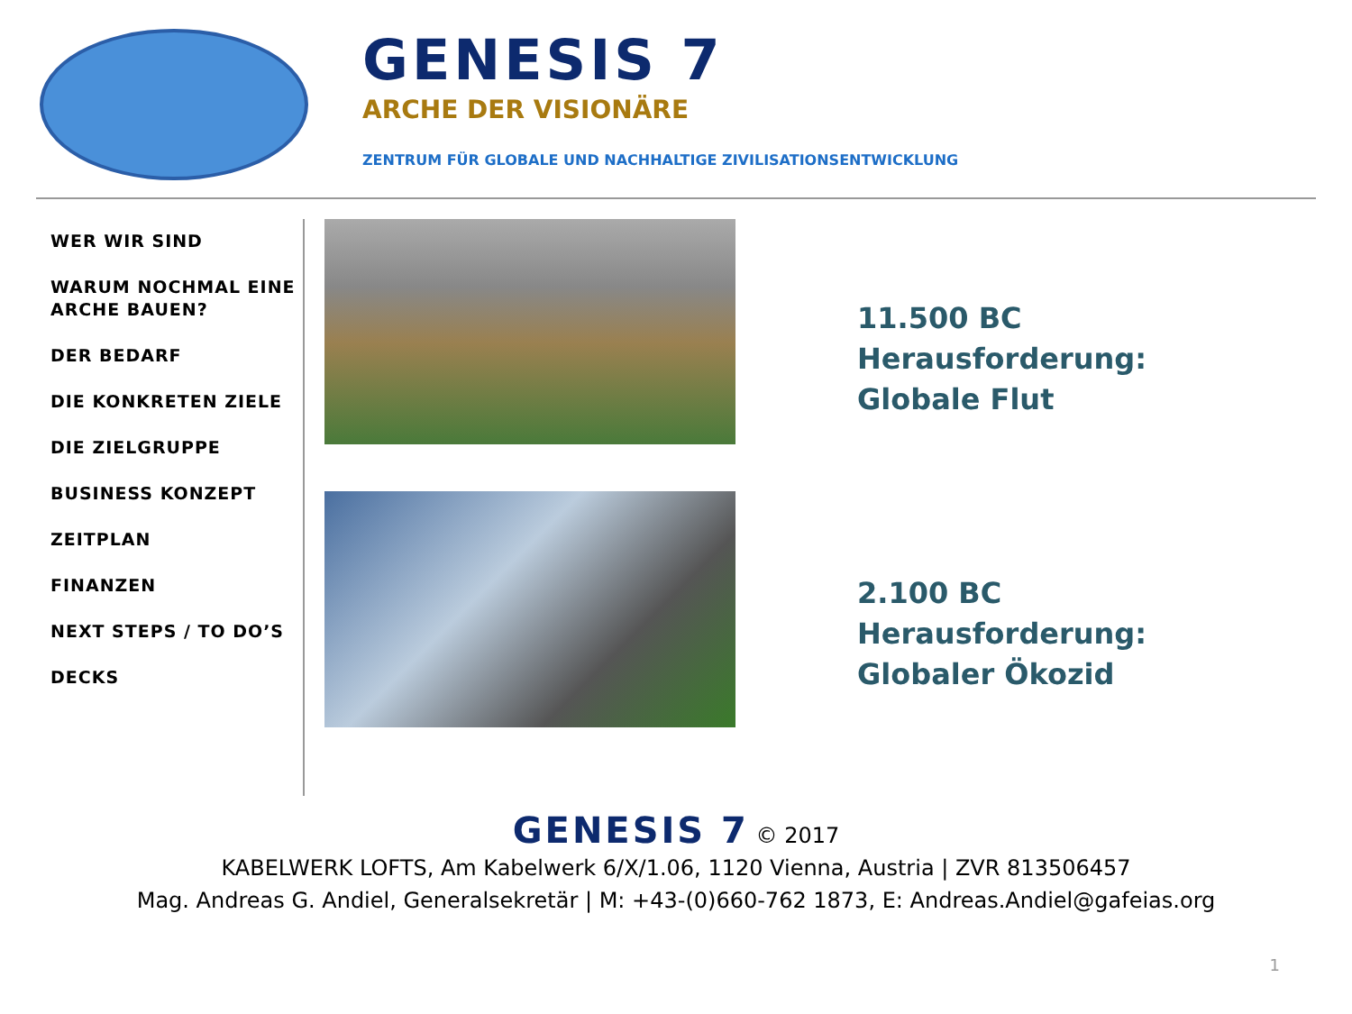GENESIS 7
ARCHE DER VISIONÄRE
ZENTRUM FÜR GLOBALE UND NACHHALTIGE ZIVILISATIONSENTWICKLUNG
WER WIR SIND
WARUM NOCHMAL EINE ARCHE BAUEN?
DER BEDARF
DIE KONKRETEN ZIELE
DIE ZIELGRUPPE
BUSINESS KONZEPT
ZEITPLAN
FINANZEN
NEXT STEPS / TO DO’S
DECKS
11.500 BC
Herausforderung:
Globale Flut
2.100 BC
Herausforderung:
Globaler Ökozid
GENESIS 7 © 2017
KABELWERK LOFTS, Am Kabelwerk 6/X/1.06, 1120 Vienna, Austria | ZVR 813506457
Mag. Andreas G. Andiel, Generalsekretär | M: +43-(0)660-762 1873, E: Andreas.Andiel@gafeias.org
1